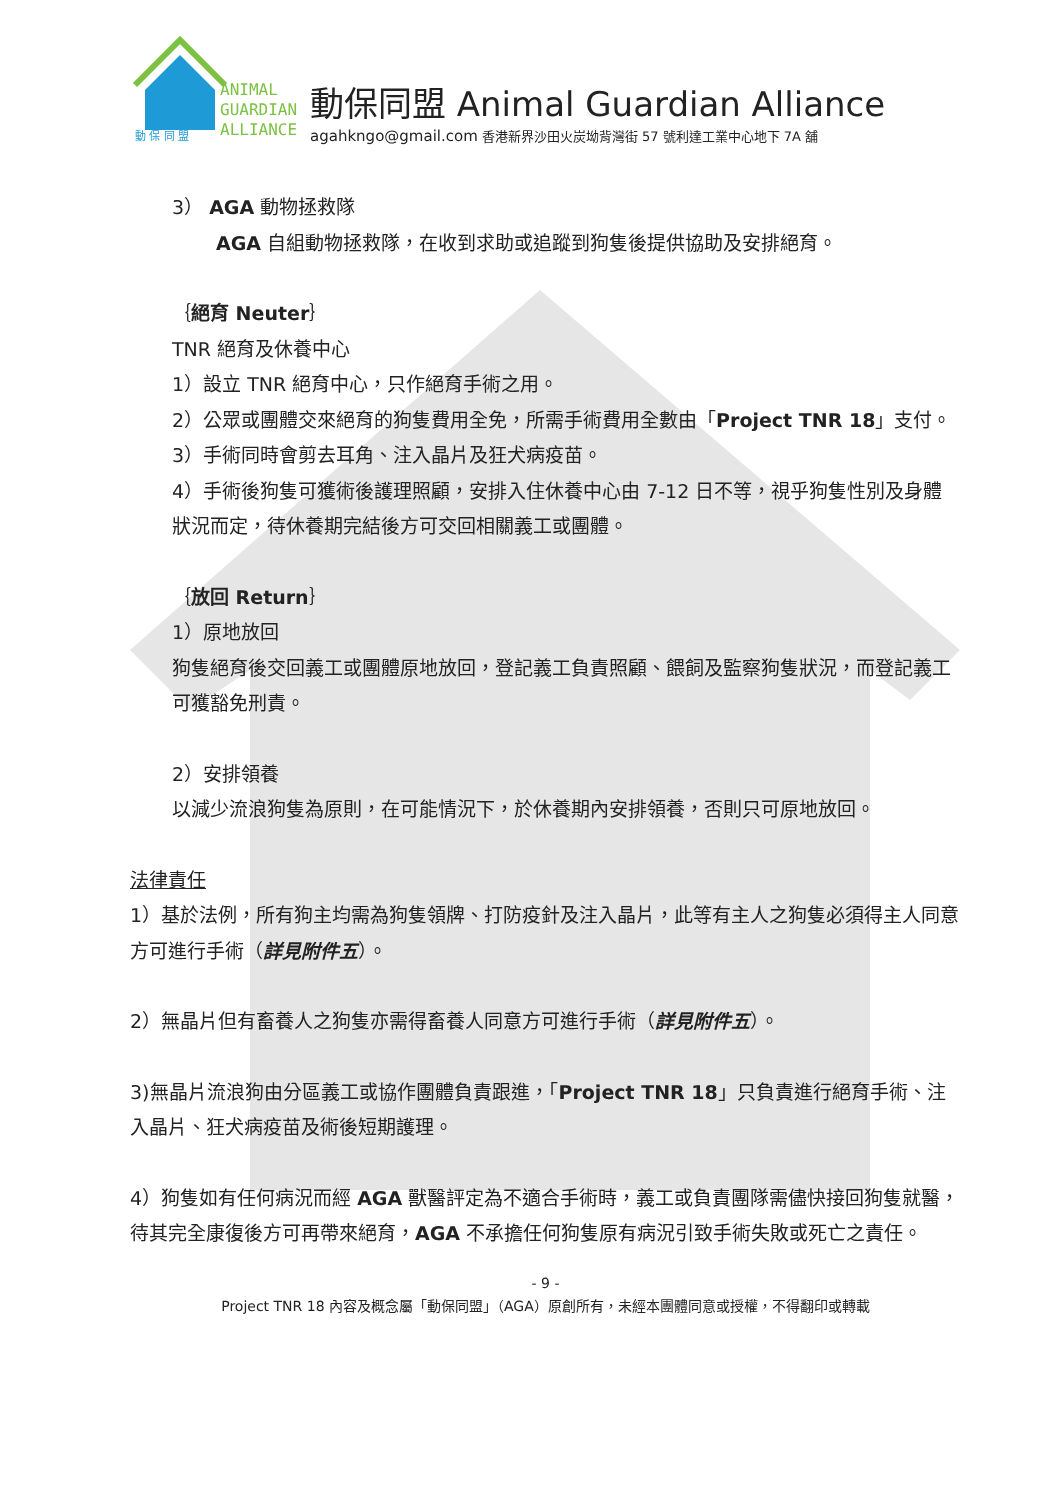ANIMAL
GUARDIAN
ALLIANCE
動 保 同 盟
動保同盟 Animal Guardian Alliance
agahkngo@gmail.com 香港新界沙田火炭坳背灣街 57 號利達工業中心地下 7A 舖
3） AGA 動物拯救隊
AGA 自組動物拯救隊，在收到求助或追蹤到狗隻後提供協助及安排絕育。
｛絕育 Neuter｝
TNR 絕育及休養中心
1）設立 TNR 絕育中心，只作絕育手術之用。
2）公眾或團體交來絕育的狗隻費用全免，所需手術費用全數由「Project TNR 18」支付。
3）手術同時會剪去耳角、注入晶片及狂犬病疫苗。
4）手術後狗隻可獲術後護理照顧，安排入住休養中心由 7-12 日不等，視乎狗隻性別及身體狀況而定，待休養期完結後方可交回相關義工或團體。
｛放回 Return｝
1）原地放回
狗隻絕育後交回義工或團體原地放回，登記義工負責照顧、餵飼及監察狗隻狀況，而登記義工可獲豁免刑責。
2）安排領養
以減少流浪狗隻為原則，在可能情況下，於休養期內安排領養，否則只可原地放回。
法律責任
1）基於法例，所有狗主均需為狗隻領牌、打防疫針及注入晶片，此等有主人之狗隻必須得主人同意方可進行手術（詳見附件五）。
2）無晶片但有畜養人之狗隻亦需得畜養人同意方可進行手術（詳見附件五）。
3)無晶片流浪狗由分區義工或協作團體負責跟進，「Project TNR 18」只負責進行絕育手術、注入晶片、狂犬病疫苗及術後短期護理。
4）狗隻如有任何病況而經 AGA 獸醫評定為不適合手術時，義工或負責團隊需儘快接回狗隻就醫，待其完全康復後方可再帶來絕育，AGA 不承擔任何狗隻原有病況引致手術失敗或死亡之責任。
- 9 -
Project TNR 18 內容及概念屬「動保同盟」（AGA）原創所有，未經本團體同意或授權，不得翻印或轉載